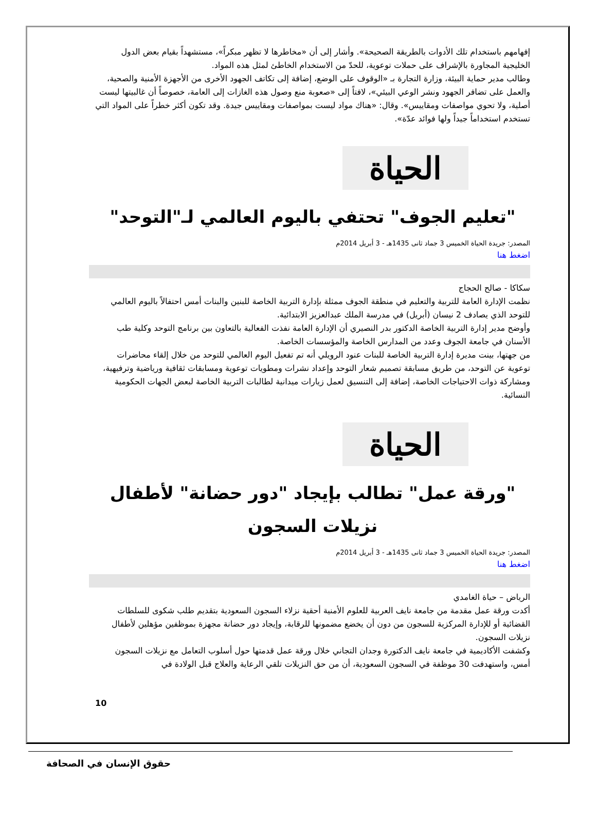إفهامهم باستخدام تلك الأدوات بالطريقة الصحيحة». وأشار إلى أن «مخاطرها لا تظهر مبكراً»، مستشهداً بقيام بعض الدول الخليجية المجاورة بالإشراف على حملات توعوية، للحدّ من الاستخدام الخاطئ لمثل هذه المواد.
وطالب مدير حماية البيئة، وزارة التجارة بـ «الوقوف على الوضع، إضافة إلى تكاتف الجهود الأخرى من الأجهزة الأمنية والصحية، والعمل على تضافر الجهود ونشر الوعي البيئي»، لافتاً إلى «صعوبة منع وصول هذه الغازات إلى العامة، خصوصاً أن غالبيتها ليست أصلية، ولا تحوي مواصفات ومقاييس». وقال: «هناك مواد ليست بمواصفات ومقاييس جيدة. وقد تكون أكثر خطراً على المواد التي تستخدم استخداماً جيداً ولها فوائد عدّة».
الحياة
"تعليم الجوف" تحتفي باليوم العالمي لـ"التوحد"
المصدر: جريدة الحياة الخميس 3 جماد ثانى 1435هـ - 3 أبريل 2014م
اضغط هنا
سكاكا - صالح الحجاج
نظمت الإدارة العامة للتربية والتعليم في منطقة الجوف ممثلة بإدارة التربية الخاصة للبنين والبنات أمس احتفالاً باليوم العالمي للتوحد الذي يصادف 2 نيسان (أبريل) في مدرسة الملك عبدالعزيز الابتدائية.
وأوضح مدير إدارة التربية الخاصة الدكتور بدر النصيري أن الإدارة العامة نفذت الفعالية بالتعاون بين برنامج التوحد وكلية طب الأسنان في جامعة الجوف وعدد من المدارس الخاصة والمؤسسات الخاصة.
من جهتها، بينت مديرة إدارة التربية الخاصة للبنات عنود الرويلي أنه تم تفعيل اليوم العالمي للتوحد من خلال إلقاء محاضرات توعوية عن التوحد، من طريق مسابقة تصميم شعار التوحد وإعداد نشرات ومطويات توعوية ومسابقات ثقافية ورياضية وترفيهية، ومشاركة ذوات الاحتياجات الخاصة، إضافة إلى التنسيق لعمل زيارات ميدانية لطالبات التربية الخاصة لبعض الجهات الحكومية النسائية.
الحياة
"ورقة عمل" تطالب بإيجاد "دور حضانة" لأطفال نزيلات السجون
المصدر: جريدة الحياة الخميس 3 جماد ثانى 1435هـ - 3 أبريل 2014م
اضغط هنا
الرياض – حياة الغامدي
أكدت ورقة عمل مقدمة من جامعة نايف العربية للعلوم الأمنية أحقية نزلاء السجون السعودية بتقديم طلب شكوى للسلطات القضائية أو للإدارة المركزية للسجون من دون أن يخضع مضمونها للرقابة، وإيجاد دور حضانة مجهزة بموظفين مؤهلين لأطفال نزيلات السجون.
وكشفت الأكاديمية في جامعة نايف الدكتورة وجدان التجاني خلال ورقة عمل قدمتها حول أسلوب التعامل مع نزيلات السجون أمس، واستهدفت 30 موظفة في السجون السعودية، أن من حق النزيلات تلقي الرعاية والعلاج قبل الولادة في
10
حقوق الإنسان في الصحافة